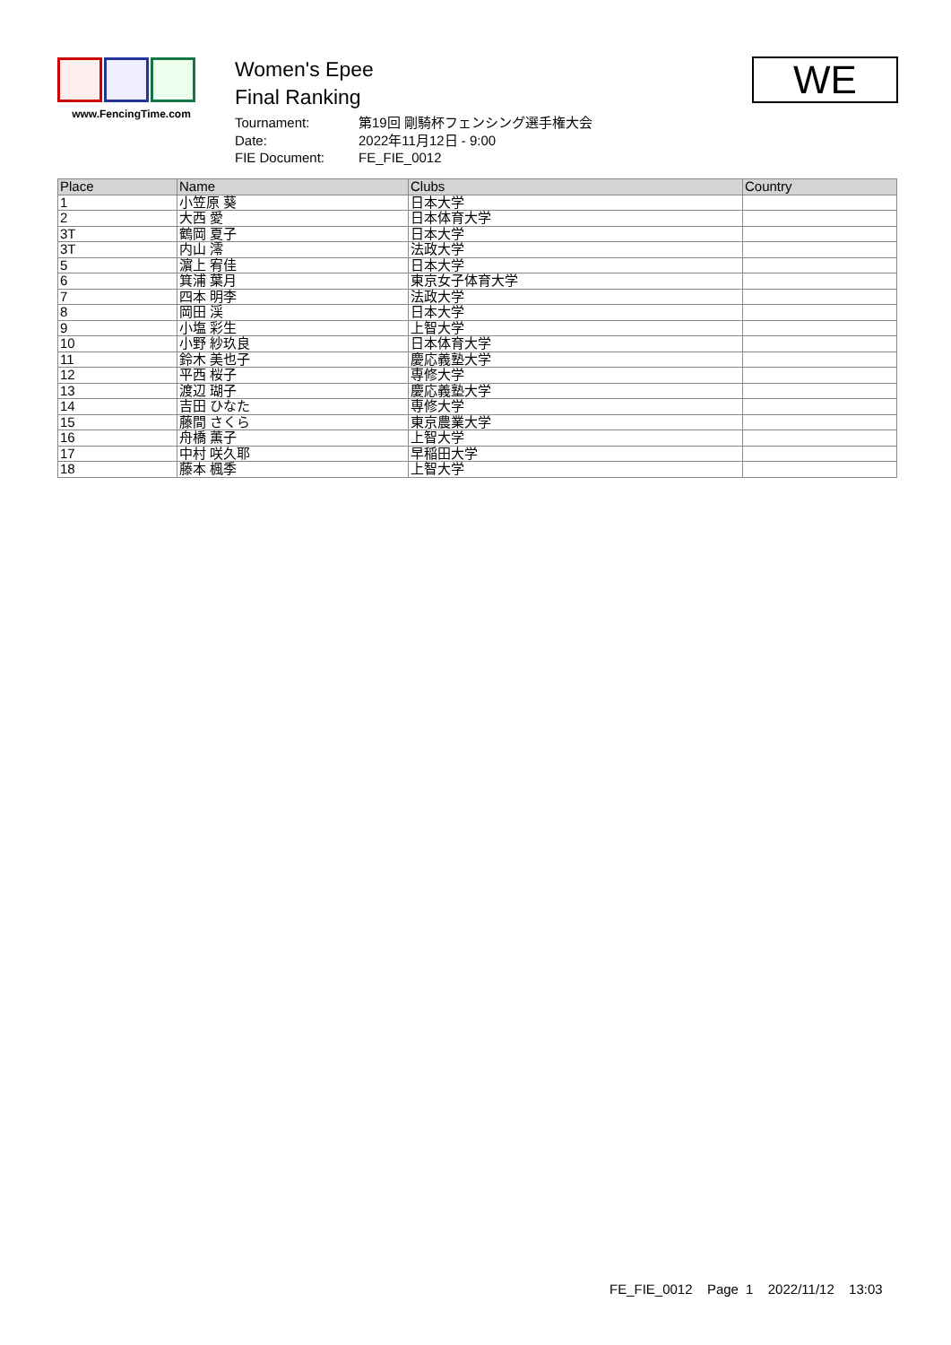www.FencingTime.com
Women's Epee
Final Ranking
| Tournament: | 第19回 剛騎杯フェンシング選手権大会 |
| Date: | 2022年11月12日 - 9:00 |
| FIE Document: | FE_FIE_0012 |
WE
| Place | Name | Clubs | Country |
| --- | --- | --- | --- |
| 1 | 小笠原 葵 | 日本大学 | |
| 2 | 大西 愛 | 日本体育大学 | |
| 3T | 鶴岡 夏子 | 日本大学 | |
| 3T | 内山 澪 | 法政大学 | |
| 5 | 濵上 宥佳 | 日本大学 | |
| 6 | 箕浦 葉月 | 東京女子体育大学 | |
| 7 | 四本 明李 | 法政大学 | |
| 8 | 岡田 渓 | 日本大学 | |
| 9 | 小塩 彩生 | 上智大学 | |
| 10 | 小野 紗玖良 | 日本体育大学 | |
| 11 | 鈴木 美也子 | 慶応義塾大学 | |
| 12 | 平西 桜子 | 専修大学 | |
| 13 | 渡辺 瑚子 | 慶応義塾大学 | |
| 14 | 吉田 ひなた | 専修大学 | |
| 15 | 藤間 さくら | 東京農業大学 | |
| 16 | 舟橋 薫子 | 上智大学 | |
| 17 | 中村 咲久耶 | 早稲田大学 | |
| 18 | 藤本 楓季 | 上智大学 | |
FE_FIE_0012 Page 1 2022/11/12 13:03